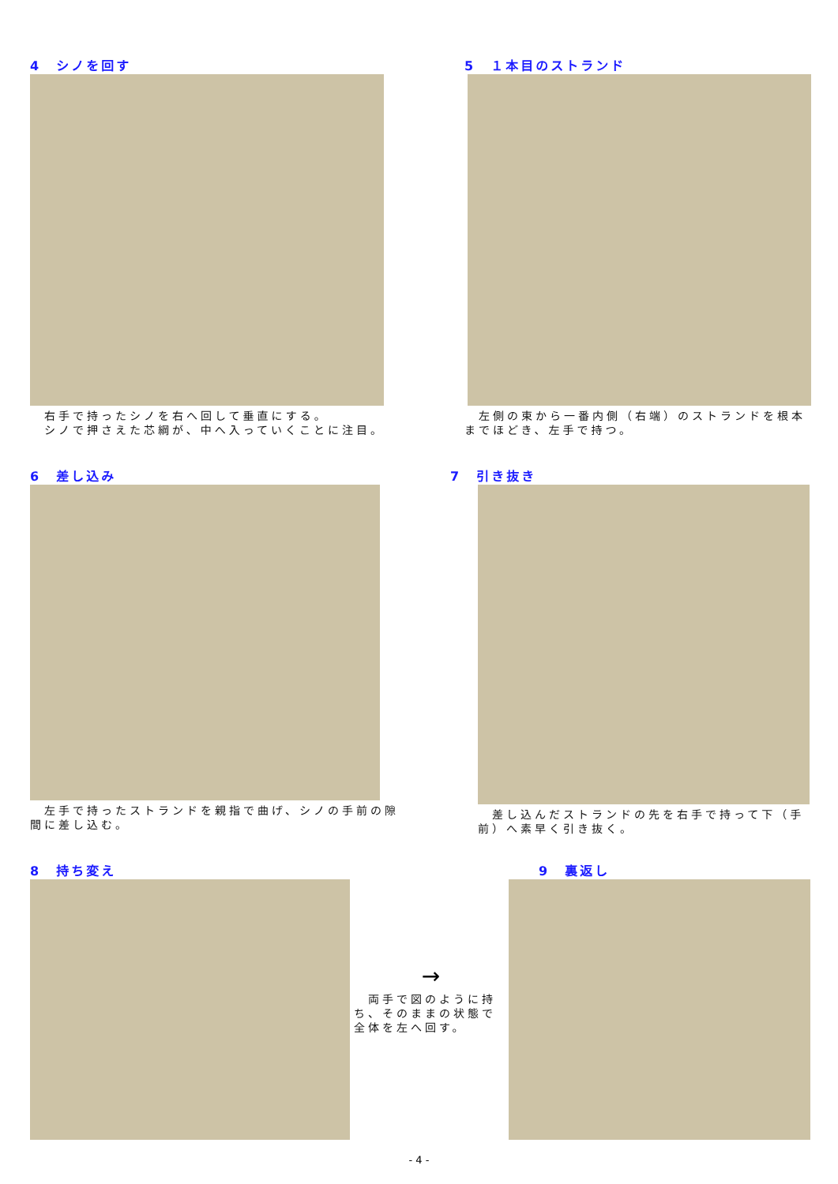4　シノを回す
　右手で持ったシノを右へ回して垂直にする。
　シノで押さえた芯綱が、中へ入っていくことに注目。
5　１本目のストランド
　左側の束から一番内側（右端）のストランドを根本までほどき、左手で持つ。
6　差し込み
　左手で持ったストランドを親指で曲げ、シノの手前の隙間に差し込む。
7　引き抜き
　差し込んだストランドの先を右手で持って下（手前）へ素早く引き抜く。
8　持ち変え
→
　両手で図のように持ち、そのままの状態で全体を左へ回す。
9　裏返し
- 4 -